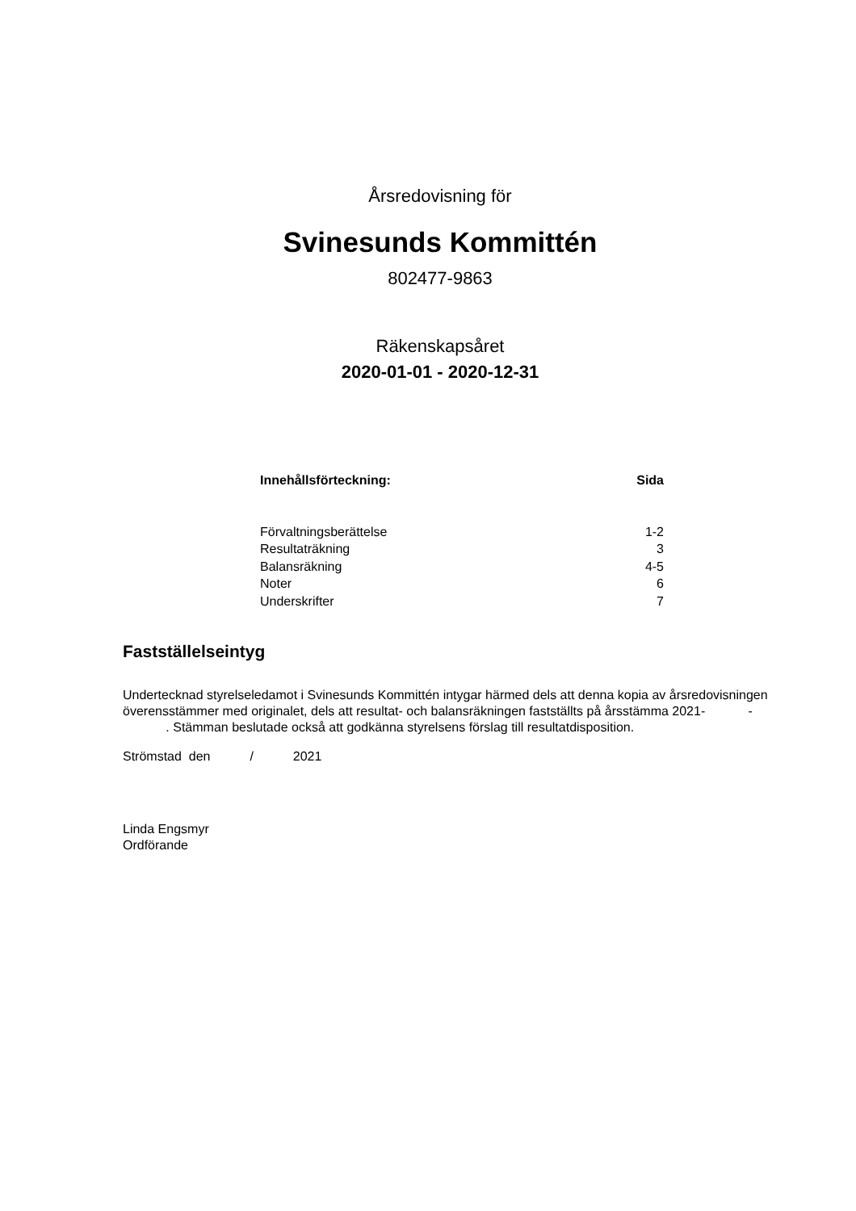Årsredovisning för
Svinesunds Kommittén
802477-9863
Räkenskapsåret
2020-01-01 - 2020-12-31
| Innehållsförteckning: | Sida |
| --- | --- |
| Förvaltningsberättelse | 1-2 |
| Resultaträkning | 3 |
| Balansräkning | 4-5 |
| Noter | 6 |
| Underskrifter | 7 |
Fastställelseintyg
Undertecknad styrelseledamot i Svinesunds Kommittén intygar härmed dels att denna kopia av årsredovisningen överensstämmer med originalet, dels att resultat- och balansräkningen fastställts på årsstämma 2021- - . Stämman beslutade också att godkänna styrelsens förslag till resultatdisposition.
Strömstad den / 2021
Linda Engsmyr
Ordförande